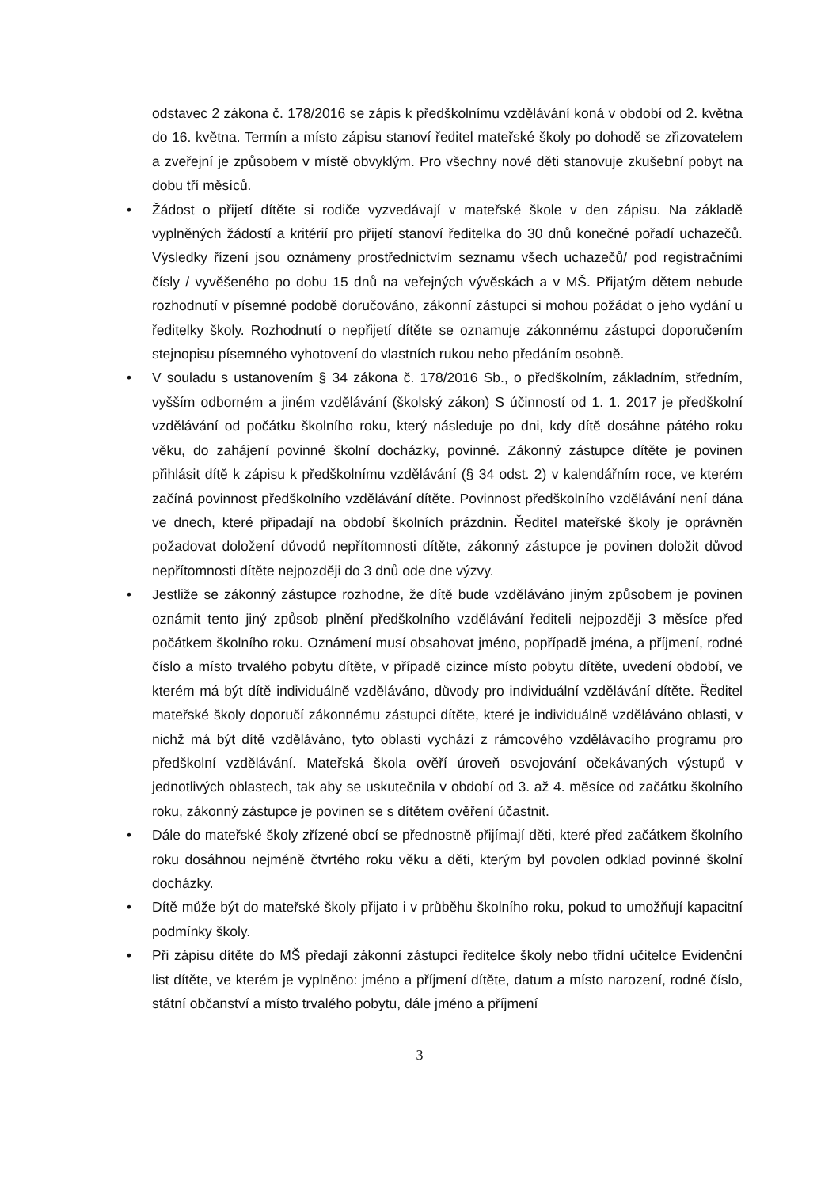odstavec 2 zákona č. 178/2016 se zápis k předškolnímu vzdělávání koná v období od 2. května do 16. května. Termín a místo zápisu stanoví ředitel mateřské školy po dohodě se zřizovatelem a zveřejní je způsobem v místě obvyklým. Pro všechny nové děti stanovuje zkušební pobyt na dobu tří měsíců.
• Žádost o přijetí dítěte si rodiče vyzvedávají v mateřské škole v den zápisu. Na základě vyplněných žádostí a kritérií pro přijetí stanoví ředitelka do 30 dnů konečné pořadí uchazečů. Výsledky řízení jsou oznámeny prostřednictvím seznamu všech uchazečů/ pod registračními čísly / vyvěšeného po dobu 15 dnů na veřejných vývěskách a v MŠ. Přijatým dětem nebude rozhodnutí v písemné podobě doručováno, zákonní zástupci si mohou požádat o jeho vydání u ředitelky školy. Rozhodnutí o nepřijetí dítěte se oznamuje zákonnému zástupci doporučením stejnopisu písemného vyhotovení do vlastních rukou nebo předáním osobně.
• V souladu s ustanovením § 34 zákona č. 178/2016 Sb., o předškolním, základním, středním, vyšším odborném a jiném vzdělávání (školský zákon) S účinností od 1. 1. 2017 je předškolní vzdělávání od počátku školního roku, který následuje po dni, kdy dítě dosáhne pátého roku věku, do zahájení povinné školní docházky, povinné. Zákonný zástupce dítěte je povinen přihlásit dítě k zápisu k předškolnímu vzdělávání (§ 34 odst. 2) v kalendářním roce, ve kterém začíná povinnost předškolního vzdělávání dítěte. Povinnost předškolního vzdělávání není dána ve dnech, které připadají na období školních prázdnin. Ředitel mateřské školy je oprávněn požadovat doložení důvodů nepřítomnosti dítěte, zákonný zástupce je povinen doložit důvod nepřítomnosti dítěte nejpozději do 3 dnů ode dne výzvy.
• Jestliže se zákonný zástupce rozhodne, že dítě bude vzděláváno jiným způsobem je povinen oznámit tento jiný způsob plnění předškolního vzdělávání řediteli nejpozději 3 měsíce před počátkem školního roku. Oznámení musí obsahovat jméno, popřípadě jména, a příjmení, rodné číslo a místo trvalého pobytu dítěte, v případě cizince místo pobytu dítěte, uvedení období, ve kterém má být dítě individuálně vzděláváno, důvody pro individuální vzdělávání dítěte. Ředitel mateřské školy doporučí zákonnému zástupci dítěte, které je individuálně vzděláváno oblasti, v nichž má být dítě vzděláváno, tyto oblasti vychází z rámcového vzdělávacího programu pro předškolní vzdělávání. Mateřská škola ověří úroveň osvojování očekávaných výstupů v jednotlivých oblastech, tak aby se uskutečnila v období od 3. až 4. měsíce od začátku školního roku, zákonný zástupce je povinen se s dítětem ověření účastnit.
• Dále do mateřské školy zřízené obcí se přednostně přijímají děti, které před začátkem školního roku dosáhnou nejméně čtvrtého roku věku a děti, kterým byl povolen odklad povinné školní docházky.
• Dítě může být do mateřské školy přijato i v průběhu školního roku, pokud to umožňují kapacitní podmínky školy.
• Při zápisu dítěte do MŠ předají zákonní zástupci ředitelce školy nebo třídní učitelce Evidenční list dítěte, ve kterém je vyplněno: jméno a příjmení dítěte, datum a místo narození, rodné číslo, státní občanství a místo trvalého pobytu, dále jméno a příjmení
3